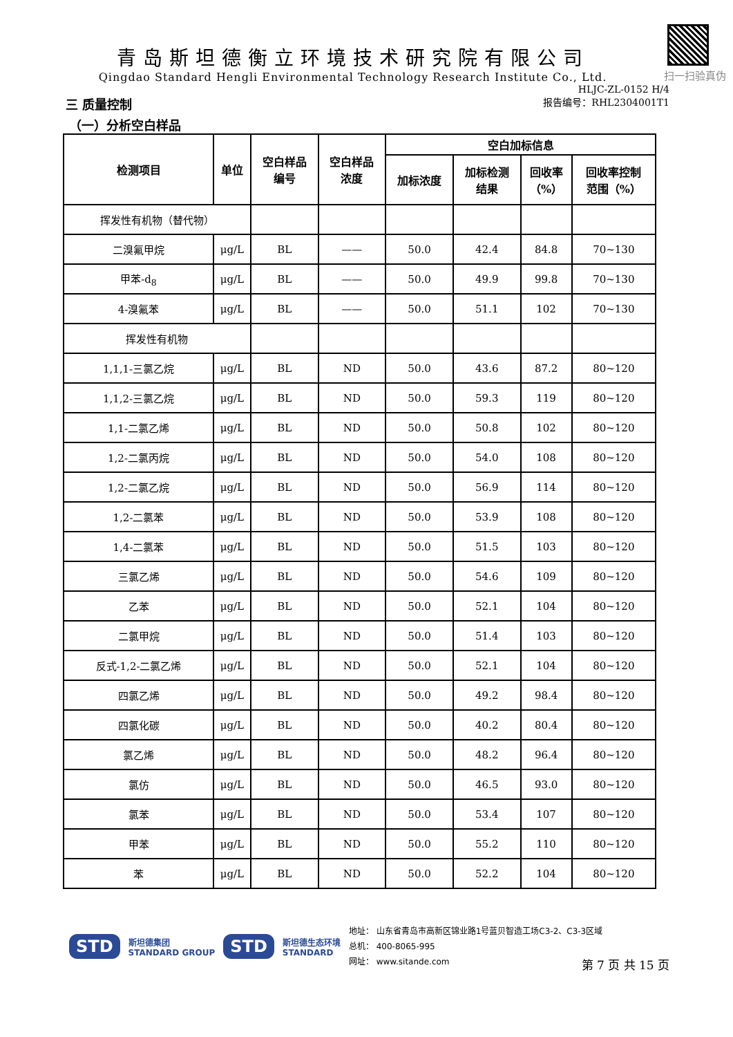扫一扫验真伪
青岛斯坦德衡立环境技术研究院有限公司
Qingdao Standard Hengli Environmental Technology Research Institute Co., Ltd.
HLJC-ZL-0152 H/4
三 质量控制
报告编号：RHL2304001T1
（一）分析空白样品
| 检测项目 | 单位 | 空白样品 编号 | 空白样品 浓度 | 空白加标信息 | | | |
| --- | --- | --- | --- | --- | --- | --- | --- |
| | | | | 加标浓度 | 加标检测 结果 | 回收率 （%） | 回收率控制 范围（%） |
| 挥发性有机物（替代物） | | | | | | | |
| 二溴氟甲烷 | μg/L | BL | —— | 50.0 | 42.4 | 84.8 | 70~130 |
| 甲苯-d<sub>8</sub> | μg/L | BL | —— | 50.0 | 49.9 | 99.8 | 70~130 |
| 4-溴氟苯 | μg/L | BL | —— | 50.0 | 51.1 | 102 | 70~130 |
| 挥发性有机物 | | | | | | | |
| 1,1,1-三氯乙烷 | μg/L | BL | ND | 50.0 | 43.6 | 87.2 | 80~120 |
| 1,1,2-三氯乙烷 | μg/L | BL | ND | 50.0 | 59.3 | 119 | 80~120 |
| 1,1-二氯乙烯 | μg/L | BL | ND | 50.0 | 50.8 | 102 | 80~120 |
| 1,2-二氯丙烷 | μg/L | BL | ND | 50.0 | 54.0 | 108 | 80~120 |
| 1,2-二氯乙烷 | μg/L | BL | ND | 50.0 | 56.9 | 114 | 80~120 |
| 1,2-二氯苯 | μg/L | BL | ND | 50.0 | 53.9 | 108 | 80~120 |
| 1,4-二氯苯 | μg/L | BL | ND | 50.0 | 51.5 | 103 | 80~120 |
| 三氯乙烯 | μg/L | BL | ND | 50.0 | 54.6 | 109 | 80~120 |
| 乙苯 | μg/L | BL | ND | 50.0 | 52.1 | 104 | 80~120 |
| 二氯甲烷 | μg/L | BL | ND | 50.0 | 51.4 | 103 | 80~120 |
| 反式-1,2-二氯乙烯 | μg/L | BL | ND | 50.0 | 52.1 | 104 | 80~120 |
| 四氯乙烯 | μg/L | BL | ND | 50.0 | 49.2 | 98.4 | 80~120 |
| 四氯化碳 | μg/L | BL | ND | 50.0 | 40.2 | 80.4 | 80~120 |
| 氯乙烯 | μg/L | BL | ND | 50.0 | 48.2 | 96.4 | 80~120 |
| 氯仿 | μg/L | BL | ND | 50.0 | 46.5 | 93.0 | 80~120 |
| 氯苯 | μg/L | BL | ND | 50.0 | 53.4 | 107 | 80~120 |
| 甲苯 | μg/L | BL | ND | 50.0 | 55.2 | 110 | 80~120 |
| 苯 | μg/L | BL | ND | 50.0 | 52.2 | 104 | 80~120 |
STD 斯坦德集团
STANDARD GROUP STD 斯坦德生态环境
STANDARD 地址： 山东省青岛市高新区锦业路1号蓝贝智造工场C3-2、C3-3区域
总机： 400-8065-995
网址： www.sitande.com
第 7 页 共 15 页